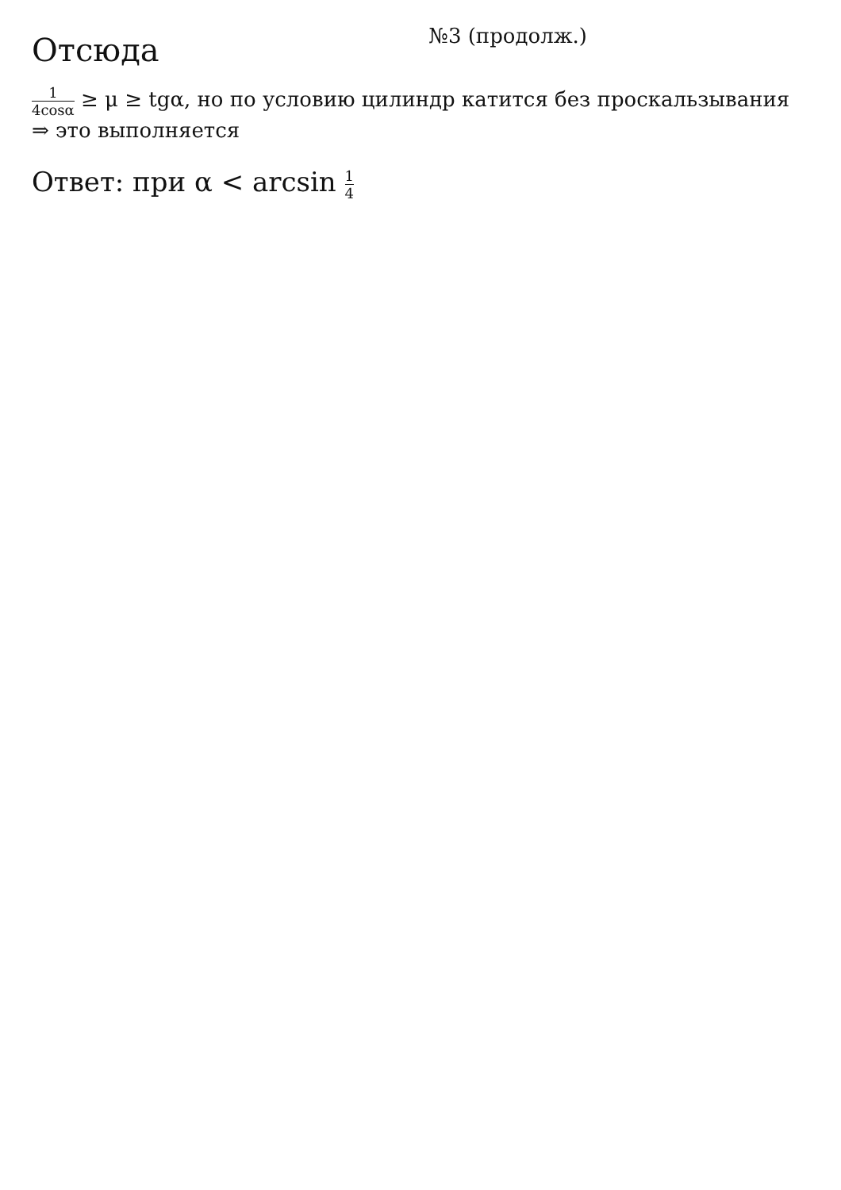Отсюда
№3 (продолж.)
1 4cosα ≥ μ ≥ tgα, но по условию цилиндр катится без проскальзывания ⇒ это выполняется
Ответ: при α < arcsin 1 4